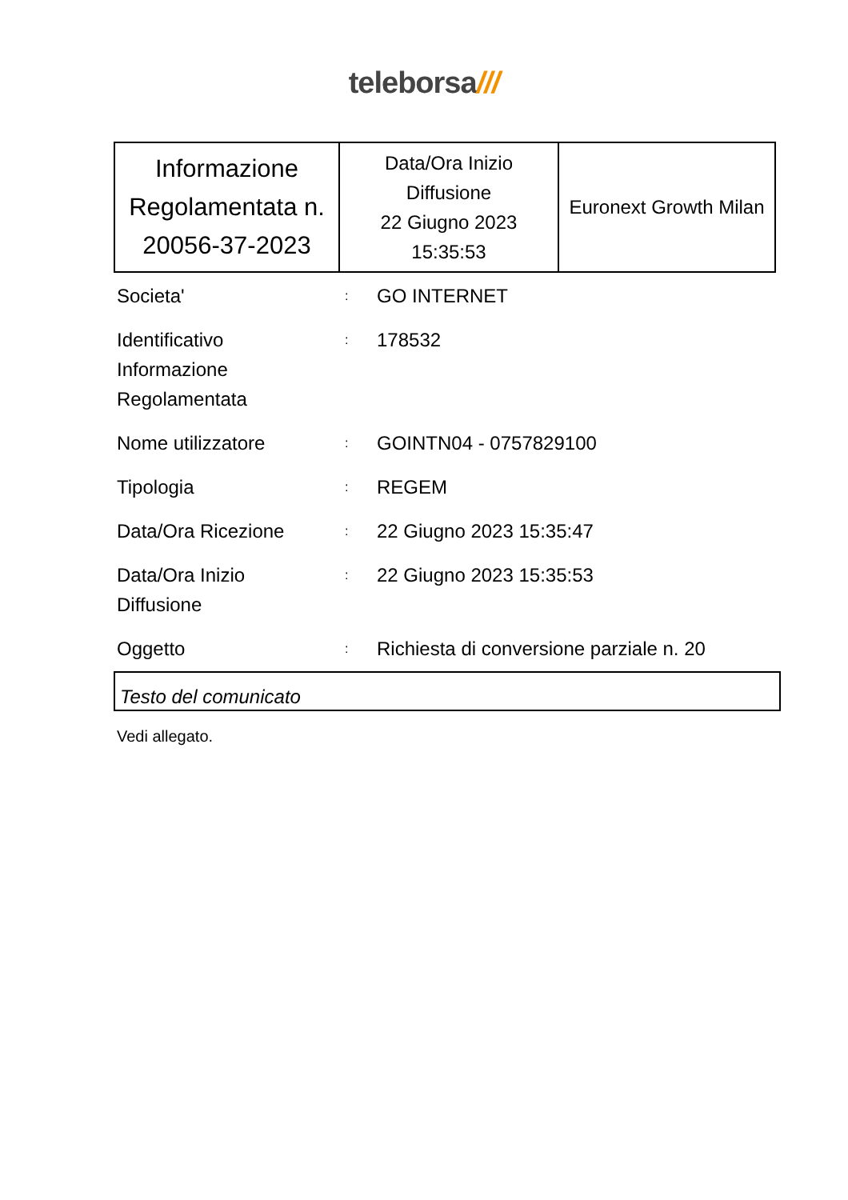teleborsa///
| Informazione Regolamentata n. 20056-37-2023 | Data/Ora Inizio Diffusione 22 Giugno 2023 15:35:53 | Euronext Growth Milan |
| Societa' | : | GO INTERNET |
| Identificativo Informazione Regolamentata | : | 178532 |
| Nome utilizzatore | : | GOINTN04 - 0757829100 |
| Tipologia | : | REGEM |
| Data/Ora Ricezione | : | 22 Giugno 2023 15:35:47 |
| Data/Ora Inizio Diffusione | : | 22 Giugno 2023 15:35:53 |
| Oggetto | : | Richiesta di conversione parziale n. 20 |
Testo del comunicato
Vedi allegato.